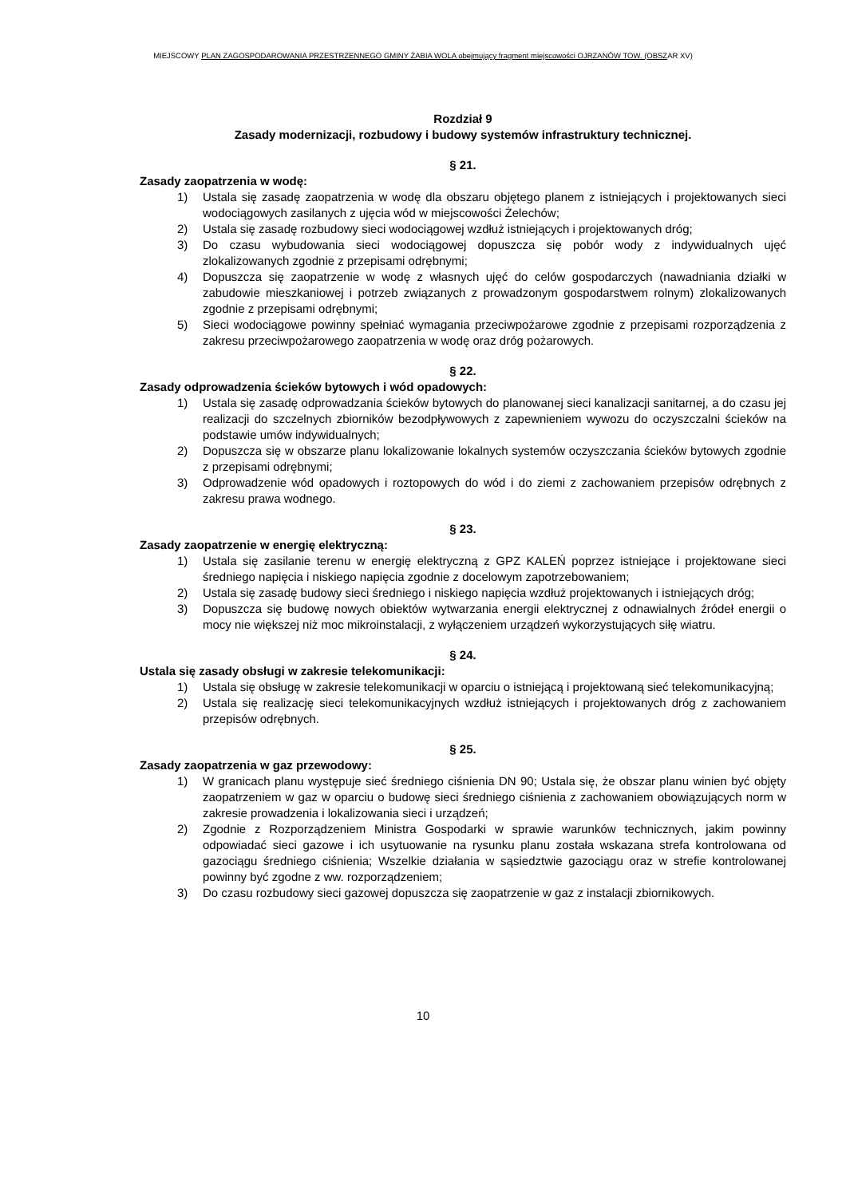MIEJSCOWY PLAN ZAGOSPODAROWANIA PRZESTRZENNEGO GMINY ŻABIA WOLA obejmujący fragment miejscowości OJRZANÓW TOW. (OBSZAR XV)
Rozdział 9
Zasady modernizacji, rozbudowy i budowy systemów infrastruktury technicznej.
§ 21.
Zasady zaopatrzenia w wodę:
1) Ustala się zasadę zaopatrzenia w wodę dla obszaru objętego planem z istniejących i projektowanych sieci wodociągowych zasilanych z ujęcia wód w miejscowości Żelechów;
2) Ustala się zasadę rozbudowy sieci wodociągowej wzdłuż istniejących i projektowanych dróg;
3) Do czasu wybudowania sieci wodociągowej dopuszcza się pobór wody z indywidualnych ujęć zlokalizowanych zgodnie z przepisami odrębnymi;
4) Dopuszcza się zaopatrzenie w wodę z własnych ujęć do celów gospodarczych (nawadniania działki w zabudowie mieszkaniowej i potrzeb związanych z prowadzonym gospodarstwem rolnym) zlokalizowanych zgodnie z przepisami odrębnymi;
5) Sieci wodociągowe powinny spełniać wymagania przeciwpożarowe zgodnie z przepisami rozporządzenia z zakresu przeciwpożarowego zaopatrzenia w wodę oraz dróg pożarowych.
§ 22.
Zasady odprowadzenia ścieków bytowych i wód opadowych:
1) Ustala się zasadę odprowadzania ścieków bytowych do planowanej sieci kanalizacji sanitarnej, a do czasu jej realizacji do szczelnych zbiorników bezodpływowych z zapewnieniem wywozu do oczyszczalni ścieków na podstawie umów indywidualnych;
2) Dopuszcza się w obszarze planu lokalizowanie lokalnych systemów oczyszczania ścieków bytowych zgodnie z przepisami odrębnymi;
3) Odprowadzenie wód opadowych i roztopowych do wód i do ziemi z zachowaniem przepisów odrębnych z zakresu prawa wodnego.
§ 23.
Zasady zaopatrzenie w energię elektryczną:
1) Ustala się zasilanie terenu w energię elektryczną z GPZ KALEŃ poprzez istniejące i projektowane sieci średniego napięcia i niskiego napięcia zgodnie z docelowym zapotrzebowaniem;
2) Ustala się zasadę budowy sieci średniego i niskiego napięcia wzdłuż projektowanych i istniejących dróg;
3) Dopuszcza się budowę nowych obiektów wytwarzania energii elektrycznej z odnawialnych źródeł energii o mocy nie większej niż moc mikroinstalacji, z wyłączeniem urządzeń wykorzystujących siłę wiatru.
§ 24.
Ustala się zasady obsługi w zakresie telekomunikacji:
1) Ustala się obsługę w zakresie telekomunikacji w oparciu o istniejącą i projektowaną sieć telekomunikacyjną;
2) Ustala się realizację sieci telekomunikacyjnych wzdłuż istniejących i projektowanych dróg z zachowaniem przepisów odrębnych.
§ 25.
Zasady zaopatrzenia w gaz przewodowy:
1) W granicach planu występuje sieć średniego ciśnienia DN 90; Ustala się, że obszar planu winien być objęty zaopatrzeniem w gaz w oparciu o budowę sieci średniego ciśnienia z zachowaniem obowiązujących norm w zakresie prowadzenia i lokalizowania sieci i urządzeń;
2) Zgodnie z Rozporządzeniem Ministra Gospodarki w sprawie warunków technicznych, jakim powinny odpowiadać sieci gazowe i ich usytuowanie na rysunku planu została wskazana strefa kontrolowana od gazociągu średniego ciśnienia; Wszelkie działania w sąsiedztwie gazociągu oraz w strefie kontrolowanej powinny być zgodne z ww. rozporządzeniem;
3) Do czasu rozbudowy sieci gazowej dopuszcza się zaopatrzenie w gaz z instalacji zbiornikowych.
10